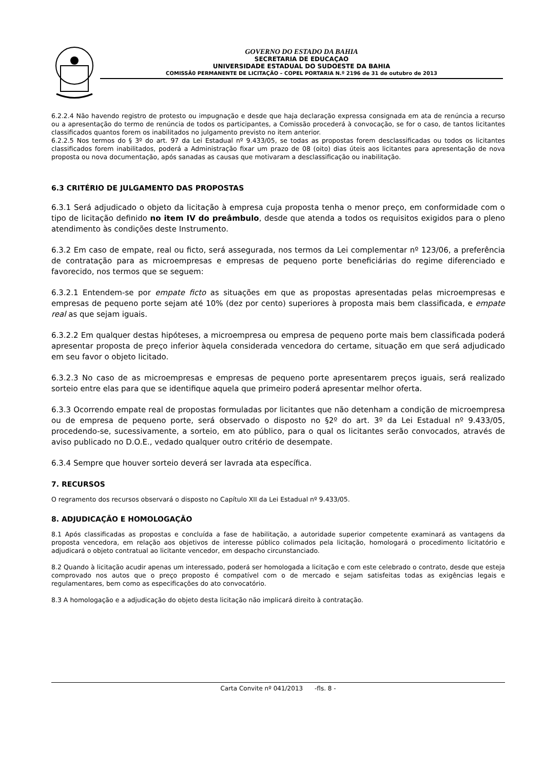GOVERNO DO ESTADO DA BAHIA
SECRETARIA DE EDUCAÇAO
UNIVERSIDADE ESTADUAL DO SUDOESTE DA BAHIA
COMISSÃ0 PERMANENTE DE LICITAÇÃO – COPEL PORTARIA N.º 2196 de 31 de outubro de 2013
6.2.2.4 Não havendo registro de protesto ou impugnação e desde que haja declaração expressa consignada em ata de renúncia a recurso ou a apresentação do termo de renúncia de todos os participantes, a Comissão procederá à convocação, se for o caso, de tantos licitantes classificados quantos forem os inabilitados no julgamento previsto no item anterior.
6.2.2.5 Nos termos do § 3º do art. 97 da Lei Estadual nº 9.433/05, se todas as propostas forem desclassificadas ou todos os licitantes classificados forem inabilitados, poderá a Administração fixar um prazo de 08 (oito) dias úteis aos licitantes para apresentação de nova proposta ou nova documentação, após sanadas as causas que motivaram a desclassificação ou inabilitação.
6.3 CRITÉRIO DE JULGAMENTO DAS PROPOSTAS
6.3.1 Será adjudicado o objeto da licitação à empresa cuja proposta tenha o menor preço, em conformidade com o tipo de licitação definido no item IV do preâmbulo, desde que atenda a todos os requisitos exigidos para o pleno atendimento às condições deste Instrumento.
6.3.2 Em caso de empate, real ou ficto, será assegurada, nos termos da Lei complementar nº 123/06, a preferência de contratação para as microempresas e empresas de pequeno porte beneficiárias do regime diferenciado e favorecido, nos termos que se seguem:
6.3.2.1 Entendem-se por empate ficto as situações em que as propostas apresentadas pelas microempresas e empresas de pequeno porte sejam até 10% (dez por cento) superiores à proposta mais bem classificada, e empate real as que sejam iguais.
6.3.2.2 Em qualquer destas hipóteses, a microempresa ou empresa de pequeno porte mais bem classificada poderá apresentar proposta de preço inferior àquela considerada vencedora do certame, situação em que será adjudicado em seu favor o objeto licitado.
6.3.2.3 No caso de as microempresas e empresas de pequeno porte apresentarem preços iguais, será realizado sorteio entre elas para que se identifique aquela que primeiro poderá apresentar melhor oferta.
6.3.3 Ocorrendo empate real de propostas formuladas por licitantes que não detenham a condição de microempresa ou de empresa de pequeno porte, será observado o disposto no §2º do art. 3º da Lei Estadual nº 9.433/05, procedendo-se, sucessivamente, a sorteio, em ato público, para o qual os licitantes serão convocados, através de aviso publicado no D.O.E., vedado qualquer outro critério de desempate.
6.3.4 Sempre que houver sorteio deverá ser lavrada ata específica.
7. RECURSOS
O regramento dos recursos observará o disposto no Capítulo XII da Lei Estadual nº 9.433/05.
8. ADJUDICAÇÃO E HOMOLOGAÇÃO
8.1 Após classificadas as propostas e concluída a fase de habilitação, a autoridade superior competente examinará as vantagens da proposta vencedora, em relação aos objetivos de interesse público colimados pela licitação, homologará o procedimento licitatório e adjudicará o objeto contratual ao licitante vencedor, em despacho circunstanciado.
8.2 Quando à licitação acudir apenas um interessado, poderá ser homologada a licitação e com este celebrado o contrato, desde que esteja comprovado nos autos que o preço proposto é compatível com o de mercado e sejam satisfeitas todas as exigências legais e regulamentares, bem como as especificações do ato convocatório.
8.3 A homologação e a adjudicação do objeto desta licitação não implicará direito à contratação.
Carta Convite nº 041/2013 -fls. 8 -